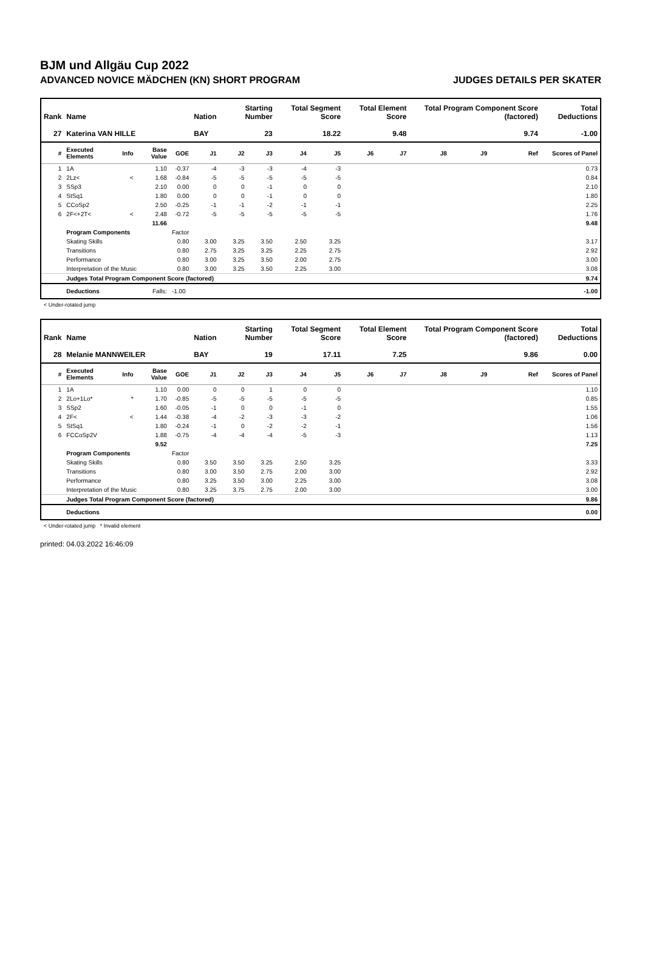BJM und Allgäu Cup 2022
ADVANCED NOVICE MÄDCHEN (KN) SHORT PROGRAM JUDGES DETAILS PER SKATER
| Rank | Name | | | | Nation | Starting Number | | Total Segment Score | | Total Element Score | | Total Program Component Score (factored) | | | Total Deductions |
| --- | --- | --- | --- | --- | --- | --- | --- | --- | --- | --- | --- | --- | --- | --- | --- |
| 27 | Katerina VAN HILLE | | | | BAY | 23 | | 18.22 | | 9.48 | | 9.74 | | | -1.00 |
| # | Executed Elements | Info | Base Value | GOE | J1 | J2 | J3 | J4 | J5 | J6 | J7 | J8 | J9 | Ref | Scores of Panel |
| 1 | 1A | | 1.10 | -0.37 | -4 | -3 | -3 | -4 | -3 | | | | | | 0.73 |
| 2 | 2Lz< | < | 1.68 | -0.84 | -5 | -5 | -5 | -5 | -5 | | | | | | 0.84 |
| 3 | SSp3 | | 2.10 | 0.00 | 0 | 0 | -1 | 0 | 0 | | | | | | 2.10 |
| 4 | StSq1 | | 1.80 | 0.00 | 0 | 0 | -1 | 0 | 0 | | | | | | 1.80 |
| 5 | CCoSp2 | | 2.50 | -0.25 | -1 | -1 | -2 | -1 | -1 | | | | | | 2.25 |
| 6 | 2F<+2T< | < | 2.48 | -0.72 | -5 | -5 | -5 | -5 | -5 | | | | | | 1.76 |
| | | | 11.66 | | | | | | | | | | | | 9.48 |
| | Program Components | | | Factor | | | | | | | | | | | |
| | Skating Skills | | | 0.80 | 3.00 | 3.25 | 3.50 | 2.50 | 3.25 | | | | | | 3.17 |
| | Transitions | | | 0.80 | 2.75 | 3.25 | 3.25 | 2.25 | 2.75 | | | | | | 2.92 |
| | Performance | | | 0.80 | 3.00 | 3.25 | 3.50 | 2.00 | 2.75 | | | | | | 3.00 |
| | Interpretation of the Music | | | 0.80 | 3.00 | 3.25 | 3.50 | 2.25 | 3.00 | | | | | | 3.08 |
| | Judges Total Program Component Score (factored) | | | | | | | | | | | | | | 9.74 |
| | Deductions | Falls: | | -1.00 | | | | | | | | | | | -1.00 |
< Under-rotated jump
| Rank | Name | | | | Nation | Starting Number | | Total Segment Score | | Total Element Score | | Total Program Component Score (factored) | | | Total Deductions |
| --- | --- | --- | --- | --- | --- | --- | --- | --- | --- | --- | --- | --- | --- | --- | --- |
| 28 | Melanie MANNWEILER | | | | BAY | 19 | | 17.11 | | 7.25 | | 9.86 | | | 0.00 |
| # | Executed Elements | Info | Base Value | GOE | J1 | J2 | J3 | J4 | J5 | J6 | J7 | J8 | J9 | Ref | Scores of Panel |
| 1 | 1A | | 1.10 | 0.00 | 0 | 0 | 1 | 0 | 0 | | | | | | 1.10 |
| 2 | 2Lo+1Lo* | * | 1.70 | -0.85 | -5 | -5 | -5 | -5 | -5 | | | | | | 0.85 |
| 3 | SSp2 | | 1.60 | -0.05 | -1 | 0 | 0 | -1 | 0 | | | | | | 1.55 |
| 4 | 2F< | < | 1.44 | -0.38 | -4 | -2 | -3 | -3 | -2 | | | | | | 1.06 |
| 5 | StSq1 | | 1.80 | -0.24 | -1 | 0 | -2 | -2 | -1 | | | | | | 1.56 |
| 6 | FCCoSp2V | | 1.88 | -0.75 | -4 | -4 | -4 | -5 | -3 | | | | | | 1.13 |
| | | | 9.52 | | | | | | | | | | | | 7.25 |
| | Program Components | | | Factor | | | | | | | | | | | |
| | Skating Skills | | | 0.80 | 3.50 | 3.50 | 3.25 | 2.50 | 3.25 | | | | | | 3.33 |
| | Transitions | | | 0.80 | 3.00 | 3.50 | 2.75 | 2.00 | 3.00 | | | | | | 2.92 |
| | Performance | | | 0.80 | 3.25 | 3.50 | 3.00 | 2.25 | 3.00 | | | | | | 3.08 |
| | Interpretation of the Music | | | 0.80 | 3.25 | 3.75 | 2.75 | 2.00 | 3.00 | | | | | | 3.00 |
| | Judges Total Program Component Score (factored) | | | | | | | | | | | | | | 9.86 |
| | Deductions | | | | | | | | | | | | | | 0.00 |
< Under-rotated jump * Invalid element
printed: 04.03.2022 16:46:09